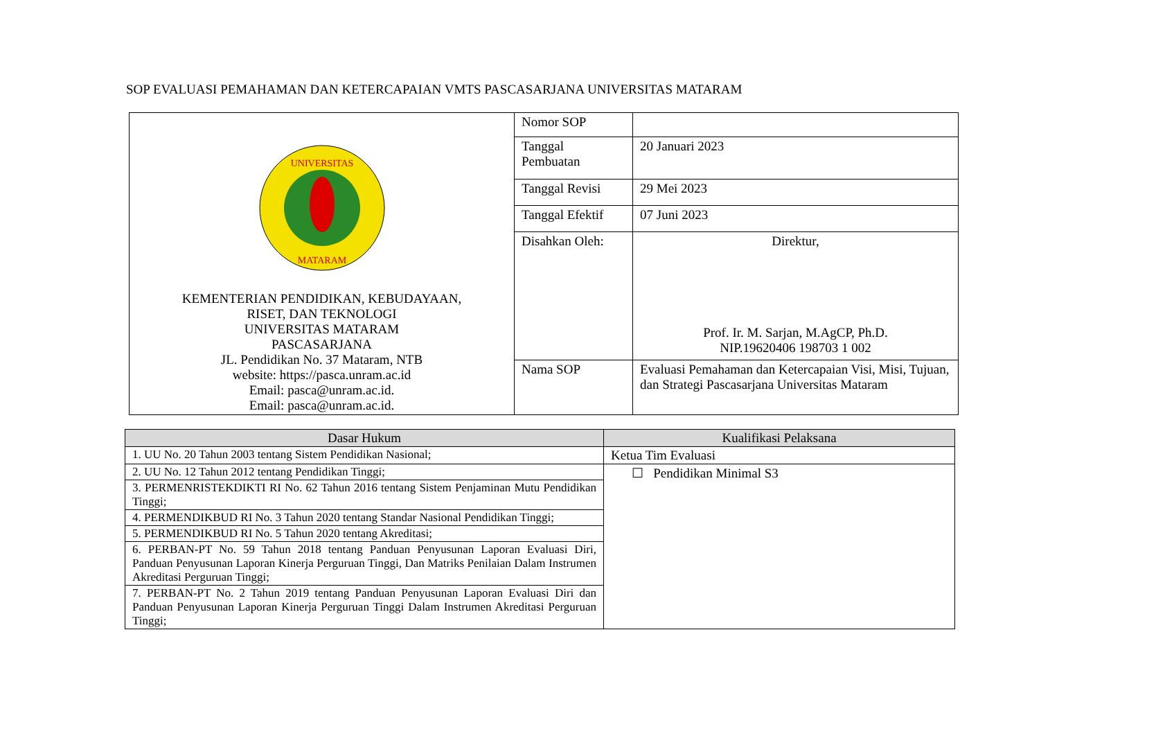SOP EVALUASI PEMAHAMAN DAN KETERCAPAIAN VMTS PASCASARJANA UNIVERSITAS MATARAM
| UNIVERSITAS MATARAM KEMENTERIAN PENDIDIKAN, KEBUDAYAAN, RISET, DAN TEKNOLOGI UNIVERSITAS MATARAM PASCASARJANA JL. Pendidikan No. 37 Mataram, NTB website: https://pasca.unram.ac.id Email: pasca@unram.ac.id. Email: pasca@unram.ac.id. | Nomor SOP | |
| | Tanggal Pembuatan | 20 Januari 2023 |
| | Tanggal Revisi | 29 Mei 2023 |
| | Tanggal Efektif | 07 Juni 2023 |
| | Disahkan Oleh: | Direktur, Prof. Ir. M. Sarjan, M.AgCP, Ph.D. NIP.19620406 198703 1 002 |
| | Nama SOP | Evaluasi Pemahaman dan Ketercapaian Visi, Misi, Tujuan, dan Strategi Pascasarjana Universitas Mataram |
| Dasar Hukum | Kualifikasi Pelaksana |
| --- | --- |
| 1. UU No. 20 Tahun 2003 tentang Sistem Pendidikan Nasional; | Ketua Tim Evaluasi |
| 2. UU No. 12 Tahun 2012 tentang Pendidikan Tinggi; | ☐ Pendidikan Minimal S3 |
| 3. PERMENRISTEKDIKTI RI No. 62 Tahun 2016 tentang Sistem Penjaminan Mutu Pendidikan Tinggi; | |
| 4. PERMENDIKBUD RI No. 3 Tahun 2020 tentang Standar Nasional Pendidikan Tinggi; | |
| 5. PERMENDIKBUD RI No. 5 Tahun 2020 tentang Akreditasi; | |
| 6. PERBAN-PT No. 59 Tahun 2018 tentang Panduan Penyusunan Laporan Evaluasi Diri, Panduan Penyusunan Laporan Kinerja Perguruan Tinggi, Dan Matriks Penilaian Dalam Instrumen Akreditasi Perguruan Tinggi; | |
| 7. PERBAN-PT No. 2 Tahun 2019 tentang Panduan Penyusunan Laporan Evaluasi Diri dan Panduan Penyusunan Laporan Kinerja Perguruan Tinggi Dalam Instrumen Akreditasi Perguruan Tinggi; | |